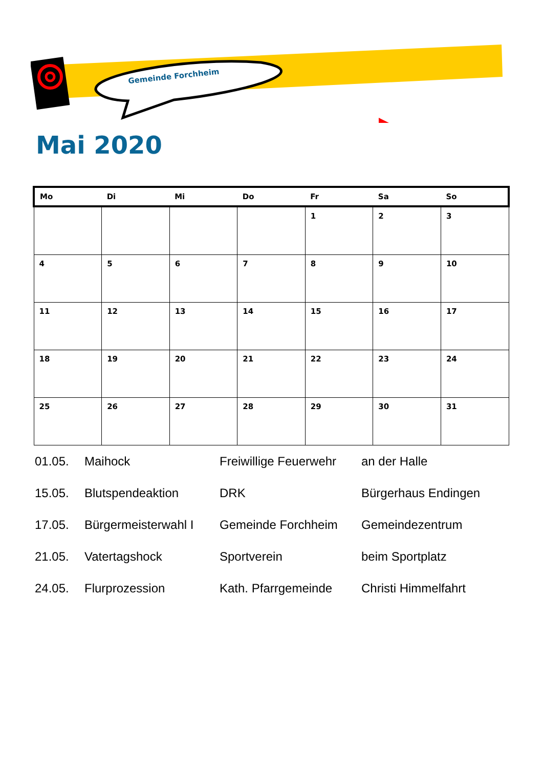Gemeinde Forchheim
Mai 2020
| Mo | Di | Mi | Do | Fr | Sa | So |
| --- | --- | --- | --- | --- | --- | --- |
| | | | | 1 | 2 | 3 |
| 4 | 5 | 6 | 7 | 8 | 9 | 10 |
| 11 | 12 | 13 | 14 | 15 | 16 | 17 |
| 18 | 19 | 20 | 21 | 22 | 23 | 24 |
| 25 | 26 | 27 | 28 | 29 | 30 | 31 |
| 01.05. | Maihock | Freiwillige Feuerwehr | an der Halle |
| 15.05. | Blutspendeaktion | DRK | Bürgerhaus Endingen |
| 17.05. | Bürgermeisterwahl I | Gemeinde Forchheim | Gemeindezentrum |
| 21.05. | Vatertagshock | Sportverein | beim Sportplatz |
| 24.05. | Flurprozession | Kath. Pfarrgemeinde | Christi Himmelfahrt |